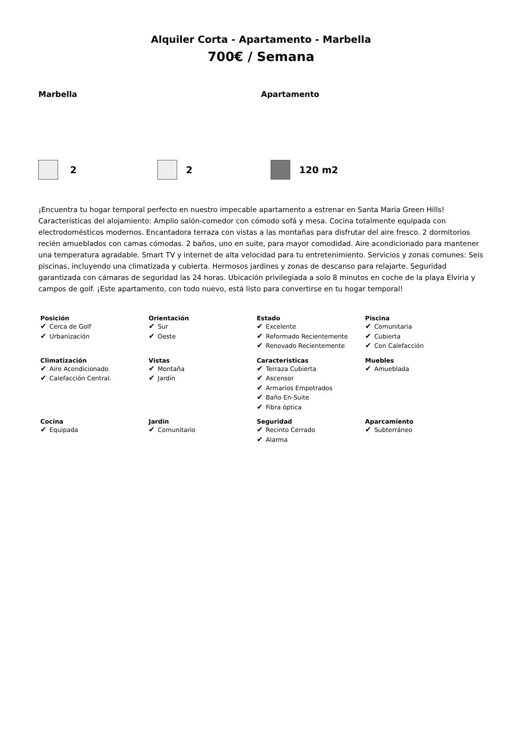Alquiler Corta - Apartamento - Marbella
700€ / Semana
Marbella Apartamento
2 2 120 m2
¡Encuentra tu hogar temporal perfecto en nuestro impecable apartamento a estrenar en Santa Maria Green Hills! Características del alojamiento: Amplio salón-comedor con cómodo sofá y mesa. Cocina totalmente equipada con electrodomésticos modernos. Encantadora terraza con vistas a las montañas para disfrutar del aire fresco. 2 dormitorios recién amueblados con camas cómodas. 2 baños, uno en suite, para mayor comodidad. Aire acondicionado para mantener una temperatura agradable. Smart TV y internet de alta velocidad para tu entretenimiento. Servicios y zonas comunes: Seis piscinas, incluyendo una climatizada y cubierta. Hermosos jardines y zonas de descanso para relajarte. Seguridad garantizada con cámaras de seguridad las 24 horas. Ubicación privilegiada a solo 8 minutos en coche de la playa Elviria y campos de golf. ¡Este apartamento, con todo nuevo, está listo para convertirse en tu hogar temporal!
| Posición ✔ Cerca de Golf ✔ Urbanización | Orientación ✔ Sur ✔ Oeste | Estado ✔ Excelente ✔ Reformado Recientemente ✔ Renovado Recientemente | Piscina ✔ Comunitaria ✔ Cubierta ✔ Con Calefacción |
| Climatización ✔ Aire Acondicionado ✔ Calefacción Central. | Vistas ✔ Montaña ✔ Jardín | Caracteristicas ✔ Terraza Cubierta ✔ Ascensor ✔ Armarios Empotrados ✔ Baño En-Suite ✔ Fibra óptica | Muebles ✔ Amueblada |
| Cocina ✔ Equipada | Jardin ✔ Comunitario | Seguridad ✔ Recinto Cerrado ✔ Alarma | Aparcamiento ✔ Subterráneo |